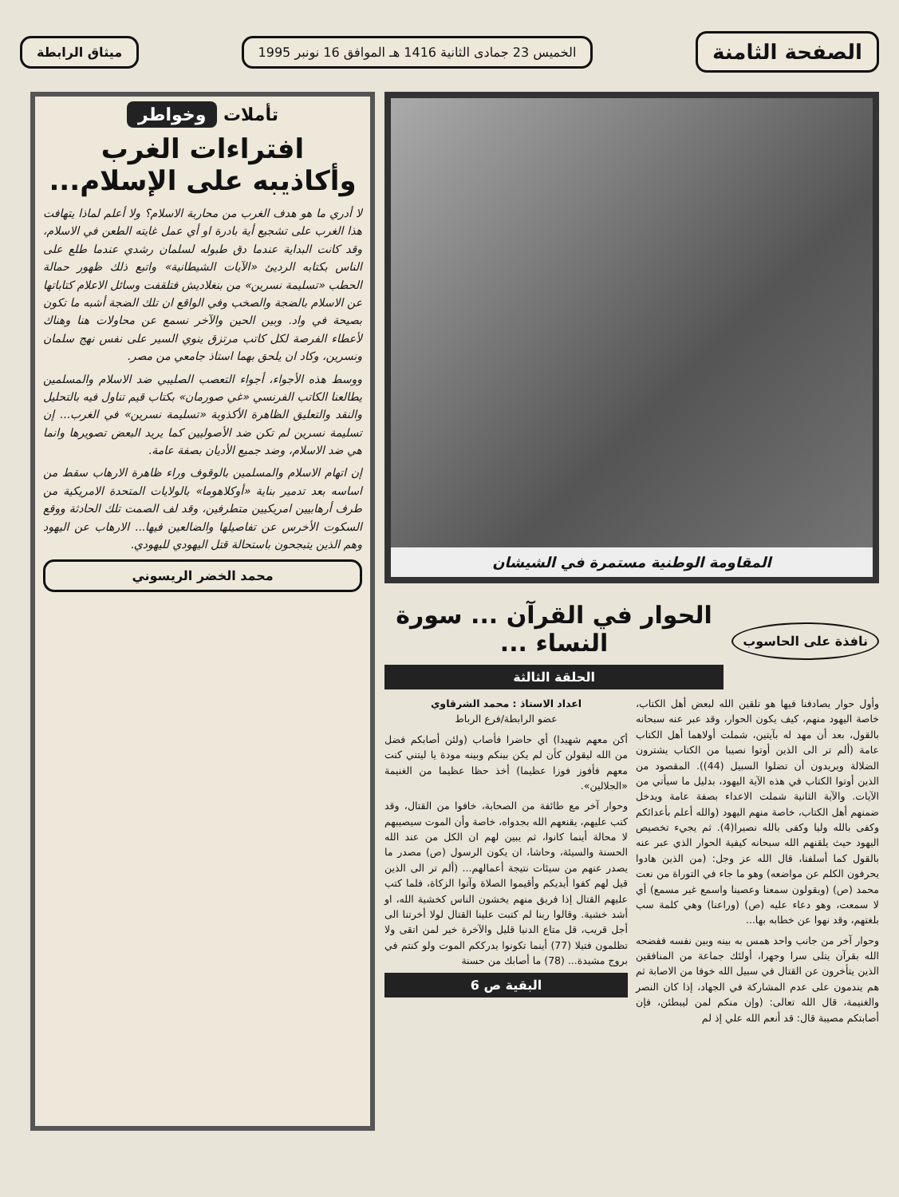الصفحة الثامنة
الخميس 23 جمادى الثانية 1416 هـ الموافق 16 نونبر 1995
ميثاق الرابطة
المقاومة الوطنية مستمرة في الشيشان
نافذة على الحاسوب
الحوار في القرآن ... سورة النساء ...
الحلقة الثالثة
وأول حوار يصادفنا فيها هو تلقين الله لبعض أهل الكتاب، خاصة اليهود منهم، كيف يكون الحوار، وقد عبر عنه سبحانه بالقول، بعد أن مهد له بآيتين، شملت أولاهما أهل الكتاب عامة (ألم تر الى الذين أوتوا نصيبا من الكتاب يشترون الضلالة ويريدون أن تضلوا السبيل (44)). المقصود من الذين أوتوا الكتاب في هذه الآية اليهود، بدليل ما سيأتي من الآيات. والآية الثانية شملت الاعداء بصفة عامة ويدخل ضمنهم أهل الكتاب، خاصة منهم اليهود (والله أعلم بأعدائكم وكفى بالله وليا وكفى بالله نصيرا(4). ثم يجيء تخصيص اليهود حيث يلقنهم الله سبحانه كيفية الحوار الذي عبر عنه بالقول كما أسلفنا، قال الله عز وجل: (من الذين هادوا يحرفون الكلم عن مواضعه) وهو ما جاء في التوراة من نعت محمد (ص) (ويقولون سمعنا وعصينا واسمع غير مسمع) أي لا سمعت، وهو دعاء عليه (ص) (وراعنا) وهي كلمة سب بلغتهم، وقد نهوا عن خطابه بها...
وحوار آخر من جانب واحد همس به بينه وبين نفسه ففضحه الله بقرآن يتلى سرا وجهرا، أولئك جماعة من المنافقين الذين يتأخرون عن القتال في سبيل الله خوفا من الاصابة ثم هم يندمون على عدم المشاركة في الجهاد، إذا كان النصر والغنيمة، قال الله تعالى: (وإن منكم لمن ليبطئن، فإن أصابتكم مصيبة قال: قد أنعم الله علي إذ لم
اعداد الاستاذ : محمد الشرقاوي
عضو الرابطة/فرع الرباط
أكن معهم شهيدا) أي حاضرا فأصاب (ولئن أصابكم فضل من الله ليقولن كأن لم يكن بينكم وبينه مودة يا ليتني كنت معهم فأفوز فوزا عظيما) أخذ حظا عظيما من الغنيمة «الجلالين».
وحوار آخر مع طائفة من الصحابة، خافوا من القتال، وقد كتب عليهم، يقنعهم الله بجدواه، خاصة وأن الموت سيصيبهم لا محالة أينما كانوا، ثم يبين لهم ان الكل من عند الله الحسنة والسيئة، وحاشا، ان يكون الرسول (ص) مصدر ما يصدر عنهم من سيئات نتيجة أعمالهم... (ألم تر الى الذين قيل لهم كفوا أيديكم وأقيموا الصلاة وآتوا الزكاة، فلما كتب عليهم القتال إذا فريق منهم يخشون الناس كخشية الله، او أشد خشية. وقالوا ربنا لم كتبت علينا القتال لولا أخرتنا الى أجل قريب، قل متاع الدنيا قليل والآخرة خير لمن اتقى ولا تظلمون فتيلا (77) أينما تكونوا يدرككم الموت ولو كنتم في بروج مشيدة... (78) ما أصابك من حسنة
البقية ص 6
تأملات وخواطر
افتراءات الغرب
وأكاذيبه على الإسلام...
لا أدري ما هو هدف الغرب من محاربة الاسلام؟ ولا أعلم لماذا يتهافت هذا الغرب على تشجيع أية بادرة او أي عمل غايته الطعن في الاسلام، وقد كانت البداية عندما دق طبوله لسلمان رشدي عندما طلع على الناس بكتابه الرديئ «الآيات الشيطانية» واتبع ذلك ظهور حمالة الحطب «تسليمة نسرين» من بنغلاديش فتلقفت وسائل الاعلام كتاباتها عن الاسلام بالضجة والصخب وفي الواقع ان تلك الضجة أشبه ما تكون بصيحة في واد. وبين الحين والآخر نسمع عن محاولات هنا وهناك لأعطاء الفرصة لكل كاتب مرتزق ينوي السير على نفس نهج سلمان ونسرين، وكاد ان يلحق بهما استاذ جامعي من مصر.
ووسط هذه الأجواء، أجواء التعصب الصليبي ضد الاسلام والمسلمين يطالعنا الكاتب الفرنسي «غي صورمان» بكتاب قيم تناول فيه بالتحليل والنقد والتعليق الظاهرة الأكذوبة «تسليمة نسرين» في الغرب... إن تسليمة نسرين لم تكن ضد الأصوليين كما يريد البعض تصويرها وانما هي ضد الاسلام، وضد جميع الأديان بصفة عامة.
إن اتهام الاسلام والمسلمين بالوقوف وراء ظاهرة الارهاب سقط من اساسه بعد تدمير بناية «أوكلاهوما» بالولايات المتحدة الامريكية من طرف أرهابيين امريكيين متطرفين، وقد لف الصمت تلك الحادثة ووقع السكوت الأخرس عن تفاصيلها والضالعين فيها... الارهاب عن اليهود وهم الذين يتبجحون باستحالة قتل اليهودي لليهودي.
محمد الخضر الريسوني